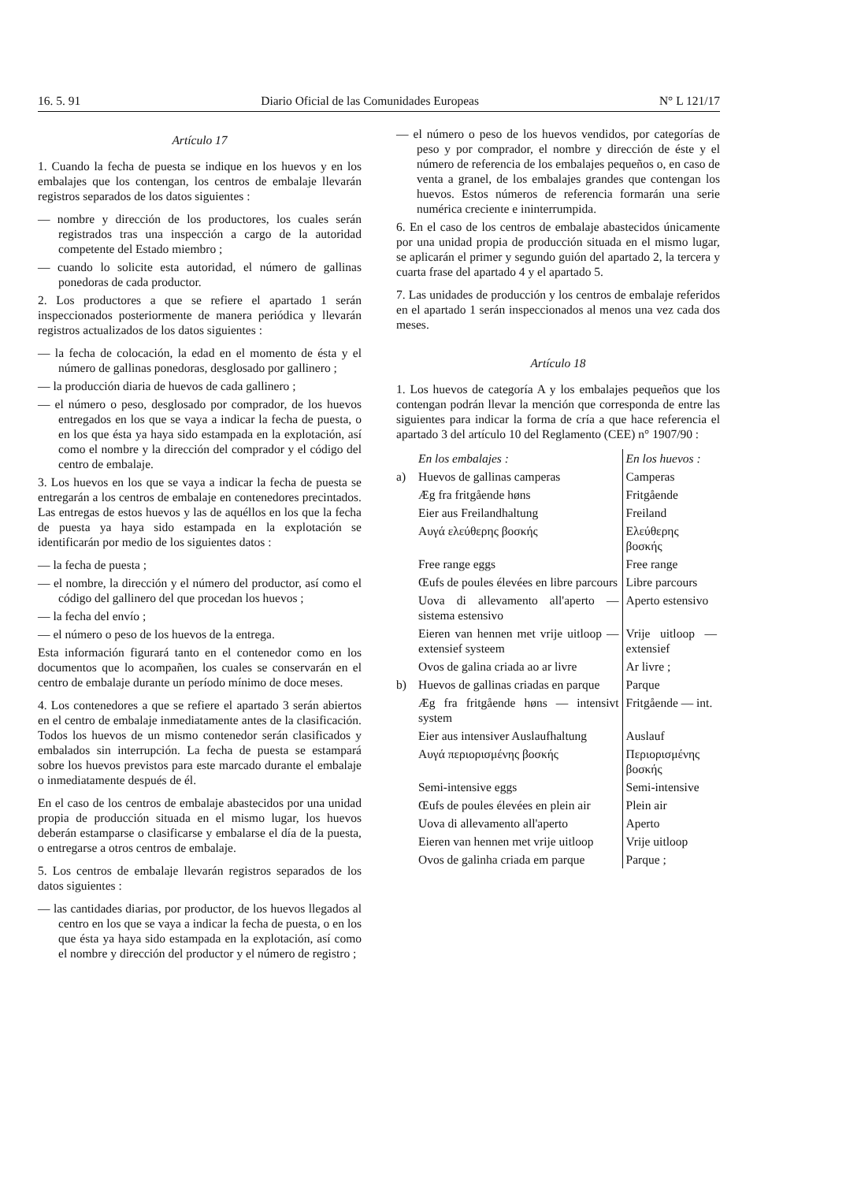16. 5. 91 Diario Oficial de las Comunidades Europeas N° L 121/17
Artículo 17
1. Cuando la fecha de puesta se indique en los huevos y en los embalajes que los contengan, los centros de embalaje llevarán registros separados de los datos siguientes :
— nombre y dirección de los productores, los cuales serán registrados tras una inspección a cargo de la autoridad competente del Estado miembro ;
— cuando lo solicite esta autoridad, el número de gallinas ponedoras de cada productor.
2. Los productores a que se refiere el apartado 1 serán inspeccionados posteriormente de manera periódica y llevarán registros actualizados de los datos siguientes :
— la fecha de colocación, la edad en el momento de ésta y el número de gallinas ponedoras, desglosado por gallinero ;
— la producción diaria de huevos de cada gallinero ;
— el número o peso, desglosado por comprador, de los huevos entregados en los que se vaya a indicar la fecha de puesta, o en los que ésta ya haya sido estampada en la explotación, así como el nombre y la dirección del comprador y el código del centro de embalaje.
3. Los huevos en los que se vaya a indicar la fecha de puesta se entregarán a los centros de embalaje en contenedores precintados. Las entregas de estos huevos y las de aquéllos en los que la fecha de puesta ya haya sido estampada en la explotación se identificarán por medio de los siguientes datos :
— la fecha de puesta ;
— el nombre, la dirección y el número del productor, así como el código del gallinero del que procedan los huevos ;
— la fecha del envío ;
— el número o peso de los huevos de la entrega.
Esta información figurará tanto en el contenedor como en los documentos que lo acompañen, los cuales se conservarán en el centro de embalaje durante un período mínimo de doce meses.
4. Los contenedores a que se refiere el apartado 3 serán abiertos en el centro de embalaje inmediatamente antes de la clasificación. Todos los huevos de un mismo contenedor serán clasificados y embalados sin interrupción. La fecha de puesta se estampará sobre los huevos previstos para este marcado durante el embalaje o inmediatamente después de él.
En el caso de los centros de embalaje abastecidos por una unidad propia de producción situada en el mismo lugar, los huevos deberán estamparse o clasificarse y embalarse el día de la puesta, o entregarse a otros centros de embalaje.
5. Los centros de embalaje llevarán registros separados de los datos siguientes :
— las cantidades diarias, por productor, de los huevos llegados al centro en los que se vaya a indicar la fecha de puesta, o en los que ésta ya haya sido estampada en la explotación, así como el nombre y dirección del productor y el número de registro ;
— el número o peso de los huevos vendidos, por categorías de peso y por comprador, el nombre y dirección de éste y el número de referencia de los embalajes pequeños o, en caso de venta a granel, de los embalajes grandes que contengan los huevos. Estos números de referencia formarán una serie numérica creciente e ininterrumpida.
6. En el caso de los centros de embalaje abastecidos únicamente por una unidad propia de producción situada en el mismo lugar, se aplicarán el primer y segundo guión del apartado 2, la tercera y cuarta frase del apartado 4 y el apartado 5.
7. Las unidades de producción y los centros de embalaje referidos en el apartado 1 serán inspeccionados al menos una vez cada dos meses.
Artículo 18
1. Los huevos de categoría A y los embalajes pequeños que los contengan podrán llevar la mención que corresponda de entre las siguientes para indicar la forma de cría a que hace referencia el apartado 3 del artículo 10 del Reglamento (CEE) n° 1907/90 :
| | En los embalajes : | En los huevos : |
| a) | Huevos de gallinas camperas | Camperas |
| | Æg fra fritgående høns | Fritgående |
| | Eier aus Freilandhaltung | Freiland |
| | Αυγά ελεύθερης βοσκής | Ελεύθερης βοσκής |
| | Free range eggs | Free range |
| | Œufs de poules élevées en libre parcours | Libre parcours |
| | Uova di allevamento all'aperto — sistema estensivo | Aperto estensivo |
| | Eieren van hennen met vrije uitloop — extensief systeem | Vrije uitloop — extensief |
| | Ovos de galina criada ao ar livre | Ar livre ; |
| b) | Huevos de gallinas criadas en parque | Parque |
| | Æg fra fritgående høns — intensivt system | Fritgående — int. |
| | Eier aus intensiver Auslaufhaltung | Auslauf |
| | Αυγά περιορισμένης βοσκής | Περιορισμένης βοσκής |
| | Semi-intensive eggs | Semi-intensive |
| | Œufs de poules élevées en plein air | Plein air |
| | Uova di allevamento all'aperto | Aperto |
| | Eieren van hennen met vrije uitloop | Vrije uitloop |
| | Ovos de galinha criada em parque | Parque ; |